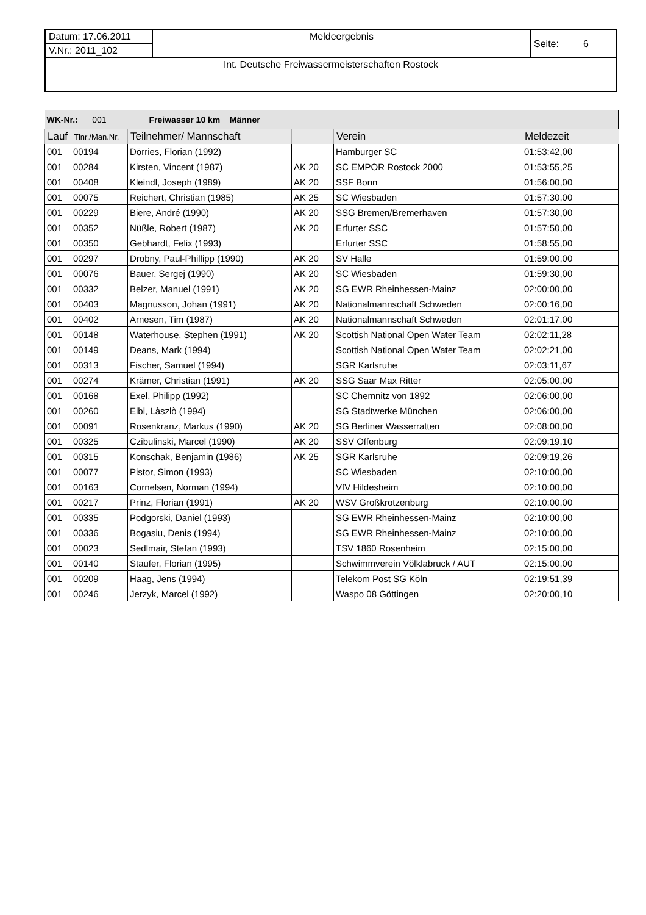| Datum: 17.06.2011 | Meldeergebnis | Seite: 6 |
| V.Nr.: 2011_102 | | |
| Int. Deutsche Freiwassermeisterschaften Rostock | | |
| WK-Nr.: 001 Freiwasser 10 km Männer | | | | | |
| Lauf | Tlnr./Man.Nr. | Teilnehmer/ Mannschaft | | Verein | Meldezeit |
| 001 | 00194 | Dörries, Florian (1992) | | Hamburger SC | 01:53:42,00 |
| 001 | 00284 | Kirsten, Vincent (1987) | AK 20 | SC EMPOR Rostock 2000 | 01:53:55,25 |
| 001 | 00408 | Kleindl, Joseph (1989) | AK 20 | SSF Bonn | 01:56:00,00 |
| 001 | 00075 | Reichert, Christian (1985) | AK 25 | SC Wiesbaden | 01:57:30,00 |
| 001 | 00229 | Biere, André (1990) | AK 20 | SSG Bremen/Bremerhaven | 01:57:30,00 |
| 001 | 00352 | Nüßle, Robert (1987) | AK 20 | Erfurter SSC | 01:57:50,00 |
| 001 | 00350 | Gebhardt, Felix (1993) | | Erfurter SSC | 01:58:55,00 |
| 001 | 00297 | Drobny, Paul-Phillipp (1990) | AK 20 | SV Halle | 01:59:00,00 |
| 001 | 00076 | Bauer, Sergej (1990) | AK 20 | SC Wiesbaden | 01:59:30,00 |
| 001 | 00332 | Belzer, Manuel (1991) | AK 20 | SG EWR Rheinhessen-Mainz | 02:00:00,00 |
| 001 | 00403 | Magnusson, Johan (1991) | AK 20 | Nationalmannschaft Schweden | 02:00:16,00 |
| 001 | 00402 | Arnesen, Tim (1987) | AK 20 | Nationalmannschaft Schweden | 02:01:17,00 |
| 001 | 00148 | Waterhouse, Stephen (1991) | AK 20 | Scottish National Open Water Team | 02:02:11,28 |
| 001 | 00149 | Deans, Mark (1994) | | Scottish National Open Water Team | 02:02:21,00 |
| 001 | 00313 | Fischer, Samuel (1994) | | SGR Karlsruhe | 02:03:11,67 |
| 001 | 00274 | Krämer, Christian (1991) | AK 20 | SSG Saar Max Ritter | 02:05:00,00 |
| 001 | 00168 | Exel, Philipp (1992) | | SC Chemnitz von 1892 | 02:06:00,00 |
| 001 | 00260 | Elbl, Làszlò (1994) | | SG Stadtwerke München | 02:06:00,00 |
| 001 | 00091 | Rosenkranz, Markus (1990) | AK 20 | SG Berliner Wasserratten | 02:08:00,00 |
| 001 | 00325 | Czibulinski, Marcel (1990) | AK 20 | SSV Offenburg | 02:09:19,10 |
| 001 | 00315 | Konschak, Benjamin (1986) | AK 25 | SGR Karlsruhe | 02:09:19,26 |
| 001 | 00077 | Pistor, Simon (1993) | | SC Wiesbaden | 02:10:00,00 |
| 001 | 00163 | Cornelsen, Norman (1994) | | VfV Hildesheim | 02:10:00,00 |
| 001 | 00217 | Prinz, Florian (1991) | AK 20 | WSV Großkrotzenburg | 02:10:00,00 |
| 001 | 00335 | Podgorski, Daniel (1993) | | SG EWR Rheinhessen-Mainz | 02:10:00,00 |
| 001 | 00336 | Bogasiu, Denis (1994) | | SG EWR Rheinhessen-Mainz | 02:10:00,00 |
| 001 | 00023 | Sedlmair, Stefan (1993) | | TSV 1860 Rosenheim | 02:15:00,00 |
| 001 | 00140 | Staufer, Florian (1995) | | Schwimmverein Völklabruck / AUT | 02:15:00,00 |
| 001 | 00209 | Haag, Jens (1994) | | Telekom Post SG Köln | 02:19:51,39 |
| 001 | 00246 | Jerzyk, Marcel (1992) | | Waspo 08 Göttingen | 02:20:00,10 |